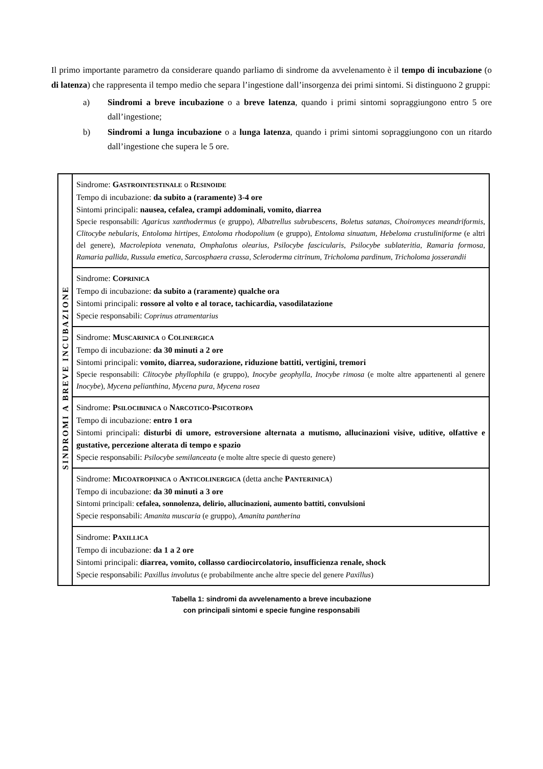Il primo importante parametro da considerare quando parliamo di sindrome da avvelenamento è il tempo di incubazione (o di latenza) che rappresenta il tempo medio che separa l’ingestione dall’insorgenza dei primi sintomi. Si distinguono 2 gruppi:
a) Sindromi a breve incubazione o a breve latenza, quando i primi sintomi sopraggiungono entro 5 ore dall’ingestione;
b) Sindromi a lunga incubazione o a lunga latenza, quando i primi sintomi sopraggiungono con un ritardo dall’ingestione che supera le 5 ore.
| SINDROMI A BREVE INCUBAZIONE | Sindrome: G ASTROINTESTINALE o R ESINOIDE Tempo di incubazione: da subito a (raramente) 3-4 ore Sintomi principali: nausea, cefalea, crampi addominali, vomito, diarrea Specie responsabili: Agaricus xanthodermus (e gruppo), Albatrellus subrubescens , Boletus satanas , Choiromyces meandriformis , Clitocybe nebularis , Entoloma hirtipes , Entoloma rhodopolium (e gruppo), Entoloma sinuatum , Hebeloma crustuliniforme (e altri del genere), Macrolepiota venenata , Omphalotus olearius , Psilocybe fascicularis , Psilocybe sublateritia , Ramaria formosa , Ramaria pallida , Russula emetica , Sarcosphaera crassa , Scleroderma citrinum , Tricholoma pardinum , Tricholoma josserandii |
| | Sindrome: C OPRINICA Tempo di incubazione: da subito a (raramente) qualche ora Sintomi principali: rossore al volto e al torace, tachicardia, vasodilatazione Specie responsabili: Coprinus atramentarius |
| | Sindrome: M USCARINICA o C OLINERGICA Tempo di incubazione: da 30 minuti a 2 ore Sintomi principali: vomito, diarrea, sudorazione, riduzione battiti, vertigini, tremori Specie responsabili: Clitocybe phyllophila (e gruppo), Inocybe geophylla , Inocybe rimosa (e molte altre appartenenti al genere Inocybe ), Mycena pelianthina , Mycena pura , Mycena rosea |
| | Sindrome: P SILOCIBINICA o N ARCOTICO -P SICOTROPA Tempo di incubazione: entro 1 ora Sintomi principali: disturbi di umore, estroversione alternata a mutismo, allucinazioni visive, uditive, olfattive e gustative, percezione alterata di tempo e spazio Specie responsabili: Psilocybe semilanceata (e molte altre specie di questo genere) |
| | Sindrome: M ICOATROPINICA o A NTICOLINERGICA (detta anche P ANTERINICA ) Tempo di incubazione: da 30 minuti a 3 ore Sintomi principali: cefalea, sonnolenza, delirio, allucinazioni, aumento battiti, convulsioni Specie responsabili: Amanita muscaria (e gruppo), Amanita pantherina |
| | Sindrome: P AXILLICA Tempo di incubazione: da 1 a 2 ore Sintomi principali: diarrea, vomito, collasso cardiocircolatorio, insufficienza renale, shock Specie responsabili: Paxillus involutus (e probabilmente anche altre specie del genere Paxillus ) |
Tabella 1: sindromi da avvelenamento a breve incubazione
con principali sintomi e specie fungine responsabili